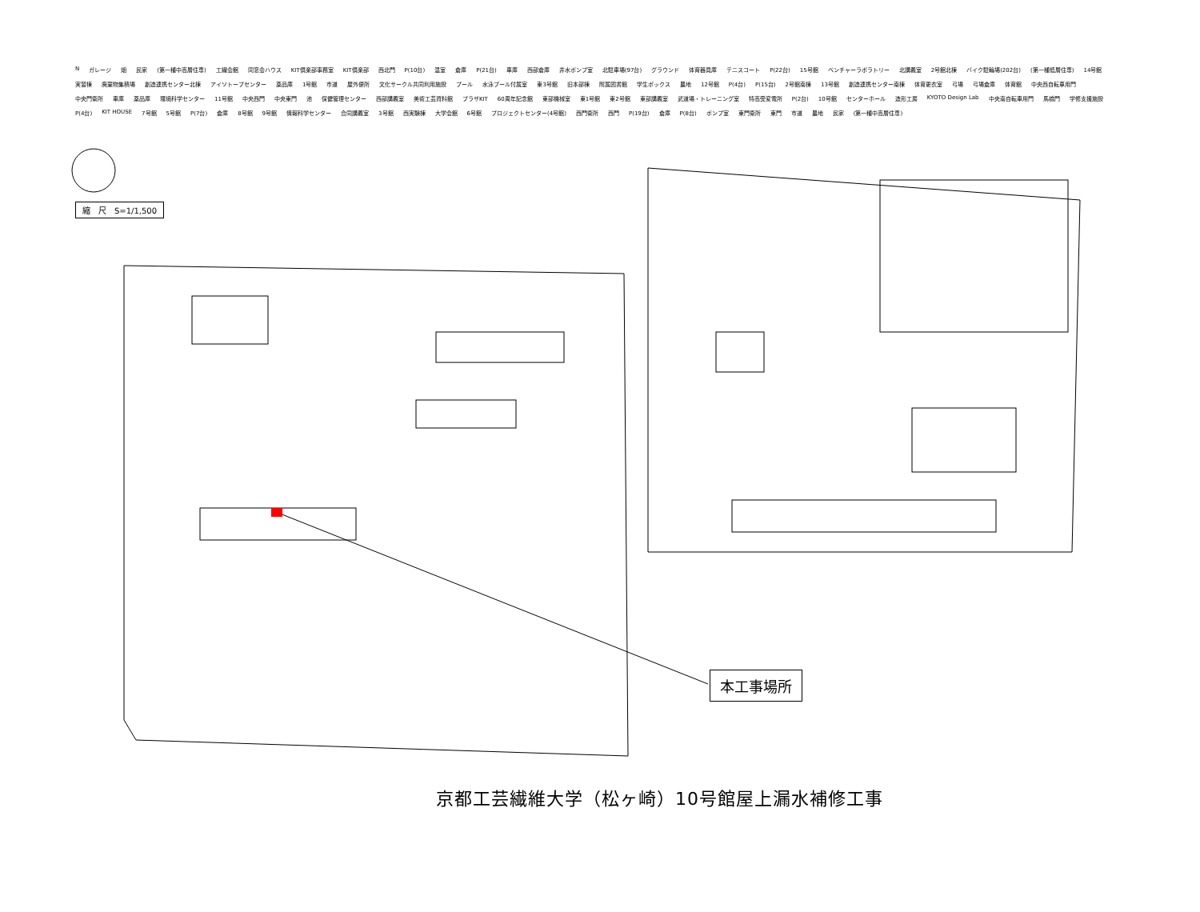縮　尺　S=1/1,500
Nガレージ 畑 民家 (第一種中高層住専) 工繊会館 同窓会ハウス KIT倶楽部事務室 KIT倶楽部 西北門 P(10台) 温室 倉庫 P(21台) 車庫 西部倉庫 井水ポンプ室 北駐車場(97台) グラウンド 体育器具庫 テニスコート P(22台) 15号館 ベンチャーラボラトリー 北講義室 2号館北棟 バイク駐輪場(202台) (第一種低層住専) 14号館 実習棟 廃棄物集積場 創造連携センター北棟 アイソトープセンター 薬品庫 1号館 市道 屋外便所 文化サークル共同利用施設 プール 水泳プール付属室 東3号館 旧本部棟 附属図書館 学生ボックス 農地 12号館 P(4台) P(15台) 2号館南棟 13号館 創造連携センター南棟 体育更衣室 弓場 弓場倉庫 体育館 中央西自転車用門 中央門衛所 車庫 薬品庫 環境科学センター 11号館 中央西門 中央東門 池 保健管理センター 西部講義室 美術工芸資料館 プラザKIT 60周年記念館 東部機械室 東1号館 東2号館 東部講義室 武道場・トレーニング室 特高受変電所 P(2台) 10号館 センターホール 造形工房 KYOTO Design Lab 中央南自転車用門 馬橋門 学修支援施設 P(4台) KIT HOUSE 7号館 5号館 P(7台) 倉庫 8号館 9号館 情報科学センター 合同講義室 3号館 西実験棟 大学会館 6号館 プロジェクトセンター(4号館) 西門衛所 西門 P(19台) 倉庫 P(8台) ポンプ室 東門衛所 東門 市道 農地 民家 (第一種中高層住専)
本工事場所
京都工芸繊維大学（松ヶ崎）10号館屋上漏水補修工事